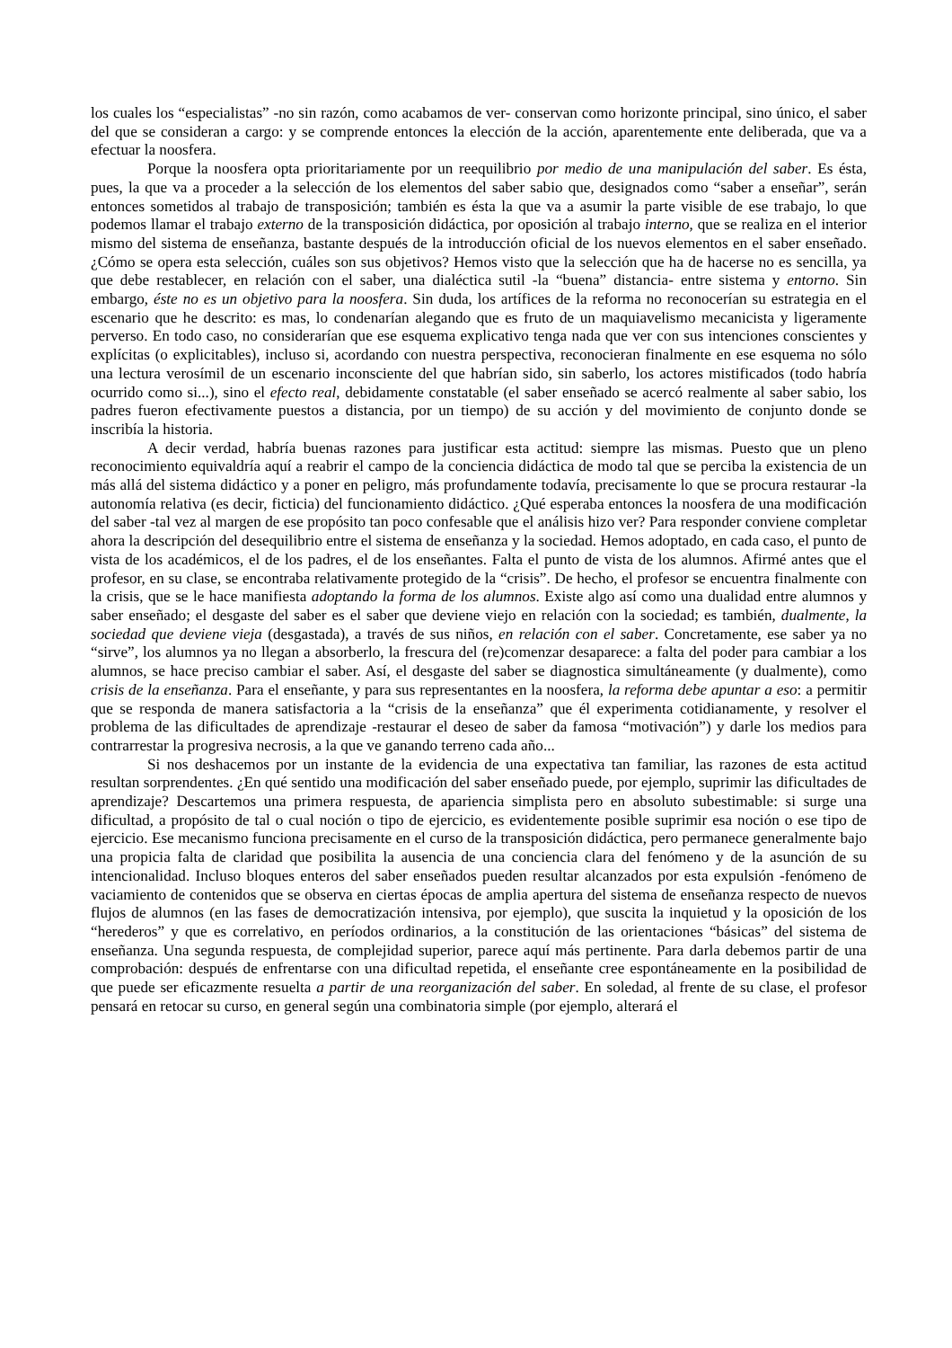los cuales los “especialistas” -no sin razón, como acabamos de ver- conservan como horizonte principal, sino único, el saber del que se consideran a cargo: y se comprende entonces la elección de la acción, aparentemente ente deliberada, que va a efectuar la noosfera.
Porque la noosfera opta prioritariamente por un reequilibrio por medio de una manipulación del saber. Es ésta, pues, la que va a proceder a la selección de los elementos del saber sabio que, designados como “saber a enseñar”, serán entonces sometidos al trabajo de transposición; también es ésta la que va a asumir la parte visible de ese trabajo, lo que podemos llamar el trabajo externo de la transposición didáctica, por oposición al trabajo interno, que se realiza en el interior mismo del sistema de enseñanza, bastante después de la introducción oficial de los nuevos elementos en el saber enseñado. ¿Cómo se opera esta selección, cuáles son sus objetivos? Hemos visto que la selección que ha de hacerse no es sencilla, ya que debe restablecer, en relación con el saber, una dialéctica sutil -la “buena” distancia- entre sistema y entorno. Sin embargo, éste no es un objetivo para la noosfera. Sin duda, los artífices de la reforma no reconocerían su estrategia en el escenario que he descrito: es mas, lo condenarían alegando que es fruto de un maquiavelismo mecanicista y ligeramente perverso. En todo caso, no considerarían que ese esquema explicativo tenga nada que ver con sus intenciones conscientes y explícitas (o explicitables), incluso si, acordando con nuestra perspectiva, reconocieran finalmente en ese esquema no sólo una lectura verosímil de un escenario inconsciente del que habrían sido, sin saberlo, los actores mistificados (todo habría ocurrido como si...), sino el efecto real, debidamente constatable (el saber enseñado se acercó realmente al saber sabio, los padres fueron efectivamente puestos a distancia, por un tiempo) de su acción y del movimiento de conjunto donde se inscribía la historia.
A decir verdad, habría buenas razones para justificar esta actitud: siempre las mismas. Puesto que un pleno reconocimiento equivaldría aquí a reabrir el campo de la conciencia didáctica de modo tal que se perciba la existencia de un más allá del sistema didáctico y a poner en peligro, más profundamente todavía, precisamente lo que se procura restaurar -la autonomía relativa (es decir, ficticia) del funcionamiento didáctico. ¿Qué esperaba entonces la noosfera de una modificación del saber -tal vez al margen de ese propósito tan poco confesable que el análisis hizo ver? Para responder conviene completar ahora la descripción del desequilibrio entre el sistema de enseñanza y la sociedad. Hemos adoptado, en cada caso, el punto de vista de los académicos, el de los padres, el de los enseñantes. Falta el punto de vista de los alumnos. Afirmé antes que el profesor, en su clase, se encontraba relativamente protegido de la “crisis”. De hecho, el profesor se encuentra finalmente con la crisis, que se le hace manifiesta adoptando la forma de los alumnos. Existe algo así como una dualidad entre alumnos y saber enseñado; el desgaste del saber es el saber que deviene viejo en relación con la sociedad; es también, dualmente, la sociedad que deviene vieja (desgastada), a través de sus niños, en relación con el saber. Concretamente, ese saber ya no “sirve”, los alumnos ya no llegan a absorberlo, la frescura del (re)comenzar desaparece: a falta del poder para cambiar a los alumnos, se hace preciso cambiar el saber. Así, el desgaste del saber se diagnostica simultáneamente (y dualmente), como crisis de la enseñanza. Para el enseñante, y para sus representantes en la noosfera, la reforma debe apuntar a eso: a permitir que se responda de manera satisfactoria a la “crisis de la enseñanza” que él experimenta cotidianamente, y resolver el problema de las dificultades de aprendizaje -restaurar el deseo de saber da famosa “motivación”) y darle los medios para contrarrestar la progresiva necrosis, a la que ve ganando terreno cada año...
Si nos deshacemos por un instante de la evidencia de una expectativa tan familiar, las razones de esta actitud resultan sorprendentes. ¿En qué sentido una modificación del saber enseñado puede, por ejemplo, suprimir las dificultades de aprendizaje? Descartemos una primera respuesta, de apariencia simplista pero en absoluto subestimable: si surge una dificultad, a propósito de tal o cual noción o tipo de ejercicio, es evidentemente posible suprimir esa noción o ese tipo de ejercicio. Ese mecanismo funciona precisamente en el curso de la transposición didáctica, pero permanece generalmente bajo una propicia falta de claridad que posibilita la ausencia de una conciencia clara del fenómeno y de la asunción de su intencionalidad. Incluso bloques enteros del saber enseñados pueden resultar alcanzados por esta expulsión -fenómeno de vaciamiento de contenidos que se observa en ciertas épocas de amplia apertura del sistema de enseñanza respecto de nuevos flujos de alumnos (en las fases de democratización intensiva, por ejemplo), que suscita la inquietud y la oposición de los “herederos” y que es correlativo, en períodos ordinarios, a la constitución de las orientaciones “básicas” del sistema de enseñanza. Una segunda respuesta, de complejidad superior, parece aquí más pertinente. Para darla debemos partir de una comprobación: después de enfrentarse con una dificultad repetida, el enseñante cree espontáneamente en la posibilidad de que puede ser eficazmente resuelta a partir de una reorganización del saber. En soledad, al frente de su clase, el profesor pensará en retocar su curso, en general según una combinatoria simple (por ejemplo, alterará el